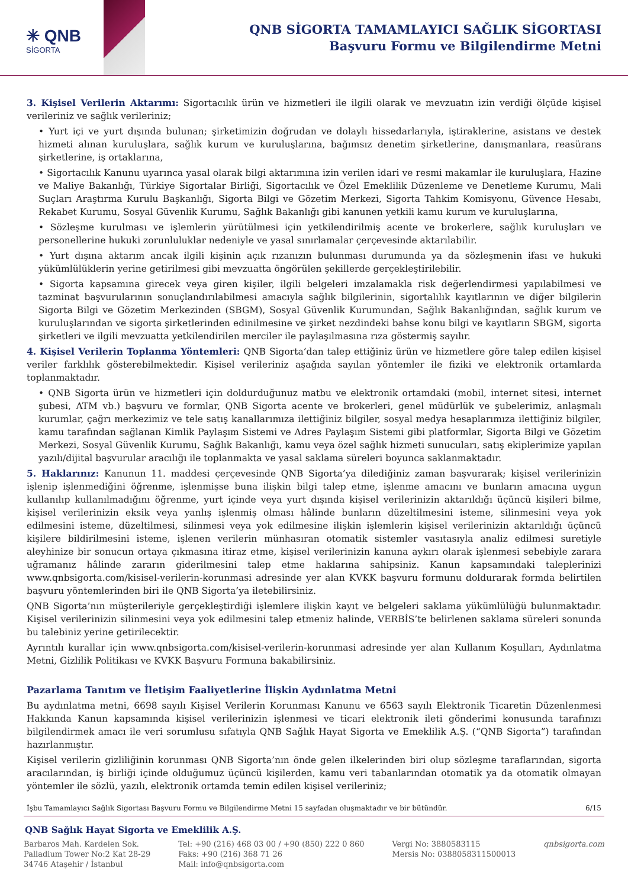✳ QNB
SİGORTA
QNB SİGORTA TAMAMLAYICI SAĞLIK SİGORTASI
Başvuru Formu ve Bilgilendirme Metni
3. Kişisel Verilerin Aktarımı: Sigortacılık ürün ve hizmetleri ile ilgili olarak ve mevzuatın izin verdiği ölçüde kişisel verileriniz ve sağlık verileriniz;
• Yurt içi ve yurt dışında bulunan; şirketimizin doğrudan ve dolaylı hissedarlarıyla, iştiraklerine, asistans ve destek hizmeti alınan kuruluşlara, sağlık kurum ve kuruluşlarına, bağımsız denetim şirketlerine, danışmanlara, reasürans şirketlerine, iş ortaklarına,
• Sigortacılık Kanunu uyarınca yasal olarak bilgi aktarımına izin verilen idari ve resmi makamlar ile kuruluşlara, Hazine ve Maliye Bakanlığı, Türkiye Sigortalar Birliği, Sigortacılık ve Özel Emeklilik Düzenleme ve Denetleme Kurumu, Mali Suçları Araştırma Kurulu Başkanlığı, Sigorta Bilgi ve Gözetim Merkezi, Sigorta Tahkim Komisyonu, Güvence Hesabı, Rekabet Kurumu, Sosyal Güvenlik Kurumu, Sağlık Bakanlığı gibi kanunen yetkili kamu kurum ve kuruluşlarına,
• Sözleşme kurulması ve işlemlerin yürütülmesi için yetkilendirilmiş acente ve brokerlere, sağlık kuruluşları ve personellerine hukuki zorunluluklar nedeniyle ve yasal sınırlamalar çerçevesinde aktarılabilir.
• Yurt dışına aktarım ancak ilgili kişinin açık rızanızın bulunması durumunda ya da sözleşmenin ifası ve hukuki yükümlülüklerin yerine getirilmesi gibi mevzuatta öngörülen şekillerde gerçekleştirilebilir.
• Sigorta kapsamına girecek veya giren kişiler, ilgili belgeleri imzalamakla risk değerlendirmesi yapılabilmesi ve tazminat başvurularının sonuçlandırılabilmesi amacıyla sağlık bilgilerinin, sigortalılık kayıtlarının ve diğer bilgilerin Sigorta Bilgi ve Gözetim Merkezinden (SBGM), Sosyal Güvenlik Kurumundan, Sağlık Bakanlığından, sağlık kurum ve kuruluşlarından ve sigorta şirketlerinden edinilmesine ve şirket nezdindeki bahse konu bilgi ve kayıtların SBGM, sigorta şirketleri ve ilgili mevzuatta yetkilendirilen merciler ile paylaşılmasına rıza göstermiş sayılır.
4. Kişisel Verilerin Toplanma Yöntemleri: QNB Sigorta’dan talep ettiğiniz ürün ve hizmetlere göre talep edilen kişisel veriler farklılık gösterebilmektedir. Kişisel verileriniz aşağıda sayılan yöntemler ile fiziki ve elektronik ortamlarda toplanmaktadır.
• QNB Sigorta ürün ve hizmetleri için doldurduğunuz matbu ve elektronik ortamdaki (mobil, internet sitesi, internet şubesi, ATM vb.) başvuru ve formlar, QNB Sigorta acente ve brokerleri, genel müdürlük ve şubelerimiz, anlaşmalı kurumlar, çağrı merkezimiz ve tele satış kanallarımıza ilettiğiniz bilgiler, sosyal medya hesaplarımıza ilettiğiniz bilgiler, kamu tarafından sağlanan Kimlik Paylaşım Sistemi ve Adres Paylaşım Sistemi gibi platformlar, Sigorta Bilgi ve Gözetim Merkezi, Sosyal Güvenlik Kurumu, Sağlık Bakanlığı, kamu veya özel sağlık hizmeti sunucuları, satış ekiplerimize yapılan yazılı/dijital başvurular aracılığı ile toplanmakta ve yasal saklama süreleri boyunca saklanmaktadır.
5. Haklarınız: Kanunun 11. maddesi çerçevesinde QNB Sigorta’ya dilediğiniz zaman başvurarak; kişisel verilerinizin işlenip işlenmediğini öğrenme, işlenmişse buna ilişkin bilgi talep etme, işlenme amacını ve bunların amacına uygun kullanılıp kullanılmadığını öğrenme, yurt içinde veya yurt dışında kişisel verilerinizin aktarıldığı üçüncü kişileri bilme, kişisel verilerinizin eksik veya yanlış işlenmiş olması hâlinde bunların düzeltilmesini isteme, silinmesini veya yok edilmesini isteme, düzeltilmesi, silinmesi veya yok edilmesine ilişkin işlemlerin kişisel verilerinizin aktarıldığı üçüncü kişilere bildirilmesini isteme, işlenen verilerin münhasıran otomatik sistemler vasıtasıyla analiz edilmesi suretiyle aleyhinize bir sonucun ortaya çıkmasına itiraz etme, kişisel verilerinizin kanuna aykırı olarak işlenmesi sebebiyle zarara uğramanız hâlinde zararın giderilmesini talep etme haklarına sahipsiniz. Kanun kapsamındaki taleplerinizi www.qnbsigorta.com/kisisel-verilerin-korunmasi adresinde yer alan KVKK başvuru formunu doldurarak formda belirtilen başvuru yöntemlerinden biri ile QNB Sigorta’ya iletebilirsiniz.
QNB Sigorta’nın müşterileriyle gerçekleştirdiği işlemlere ilişkin kayıt ve belgeleri saklama yükümlülüğü bulunmaktadır. Kişisel verilerinizin silinmesini veya yok edilmesini talep etmeniz halinde, VERBİS’te belirlenen saklama süreleri sonunda bu talebiniz yerine getirilecektir.
Ayrıntılı kurallar için www.qnbsigorta.com/kisisel-verilerin-korunmasi adresinde yer alan Kullanım Koşulları, Aydınlatma Metni, Gizlilik Politikası ve KVKK Başvuru Formuna bakabilirsiniz.
Pazarlama Tanıtım ve İletişim Faaliyetlerine İlişkin Aydınlatma Metni
Bu aydınlatma metni, 6698 sayılı Kişisel Verilerin Korunması Kanunu ve 6563 sayılı Elektronik Ticaretin Düzenlenmesi Hakkında Kanun kapsamında kişisel verilerinizin işlenmesi ve ticari elektronik ileti gönderimi konusunda tarafınızı bilgilendirmek amacı ile veri sorumlusu sıfatıyla QNB Sağlık Hayat Sigorta ve Emeklilik A.Ş. (“QNB Sigorta”) tarafından hazırlanmıştır.
Kişisel verilerin gizliliğinin korunması QNB Sigorta’nın önde gelen ilkelerinden biri olup sözleşme taraflarından, sigorta aracılarından, iş birliği içinde olduğumuz üçüncü kişilerden, kamu veri tabanlarından otomatik ya da otomatik olmayan yöntemler ile sözlü, yazılı, elektronik ortamda temin edilen kişisel verileriniz;
İşbu Tamamlayıcı Sağlık Sigortası Başvuru Formu ve Bilgilendirme Metni 15 sayfadan oluşmaktadır ve bir bütündür. 6/15
QNB Sağlık Hayat Sigorta ve Emeklilik A.Ş.
Barbaros Mah. Kardelen Sok.
Palladium Tower No:2 Kat 28-29
34746 Ataşehir / İstanbul
Tel: +90 (216) 468 03 00 / +90 (850) 222 0 860
Faks: +90 (216) 368 71 26
Mail: info@qnbsigorta.com
Vergi No: 3880583115
Mersis No: 0388058311500013
qnbsigorta.com